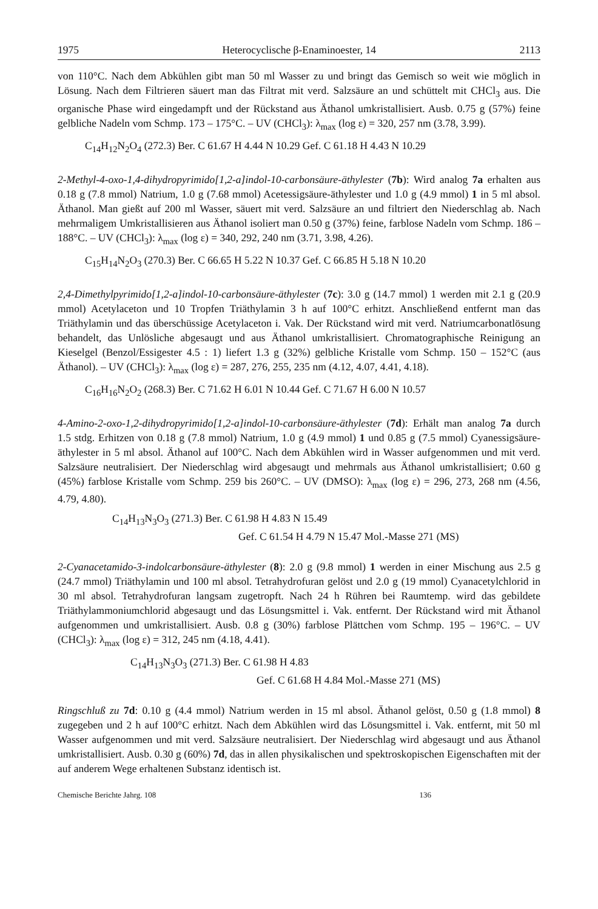1975 Heterocyclische β-Enaminoester, 14 2113
von 110°C. Nach dem Abkühlen gibt man 50 ml Wasser zu und bringt das Gemisch so weit wie möglich in Lösung. Nach dem Filtrieren säuert man das Filtrat mit verd. Salzsäure an und schüttelt mit CHCl<sub>3</sub> aus. Die organische Phase wird eingedampft und der Rückstand aus Äthanol umkristallisiert. Ausb. 0.75 g (57%) feine gelbliche Nadeln vom Schmp. 173 – 175°C. – UV (CHCl<sub>3</sub>): λ<sub>max</sub> (log ε) = 320, 257 nm (3.78, 3.99).
C<sub>14</sub>H<sub>12</sub>N<sub>2</sub>O<sub>4</sub> (272.3) Ber. C 61.67 H 4.44 N 10.29 Gef. C 61.18 H 4.43 N 10.29
2-Methyl-4-oxo-1,4-dihydropyrimido[1,2-a]indol-10-carbonsäure-äthylester (7b): Wird analog 7a erhalten aus 0.18 g (7.8 mmol) Natrium, 1.0 g (7.68 mmol) Acetessigsäure-äthylester und 1.0 g (4.9 mmol) 1 in 5 ml absol. Äthanol. Man gießt auf 200 ml Wasser, säuert mit verd. Salzsäure an und filtriert den Niederschlag ab. Nach mehrmaligem Umkristallisieren aus Äthanol isoliert man 0.50 g (37%) feine, farblose Nadeln vom Schmp. 186 – 188°C. – UV (CHCl<sub>3</sub>): λ<sub>max</sub> (log ε) = 340, 292, 240 nm (3.71, 3.98, 4.26).
C<sub>15</sub>H<sub>14</sub>N<sub>2</sub>O<sub>3</sub> (270.3) Ber. C 66.65 H 5.22 N 10.37 Gef. C 66.85 H 5.18 N 10.20
2,4-Dimethylpyrimido[1,2-a]indol-10-carbonsäure-äthylester (7c): 3.0 g (14.7 mmol) 1 werden mit 2.1 g (20.9 mmol) Acetylaceton und 10 Tropfen Triäthylamin 3 h auf 100°C erhitzt. Anschließend entfernt man das Triäthylamin und das überschüssige Acetylaceton i. Vak. Der Rückstand wird mit verd. Natriumcarbonatlösung behandelt, das Unlösliche abgesaugt und aus Äthanol umkristallisiert. Chromatographische Reinigung an Kieselgel (Benzol/Essigester 4.5 : 1) liefert 1.3 g (32%) gelbliche Kristalle vom Schmp. 150 – 152°C (aus Äthanol). – UV (CHCl<sub>3</sub>): λ<sub>max</sub> (log ε) = 287, 276, 255, 235 nm (4.12, 4.07, 4.41, 4.18).
C<sub>16</sub>H<sub>16</sub>N<sub>2</sub>O<sub>2</sub> (268.3) Ber. C 71.62 H 6.01 N 10.44 Gef. C 71.67 H 6.00 N 10.57
4-Amino-2-oxo-1,2-dihydropyrimido[1,2-a]indol-10-carbonsäure-äthylester (7d): Erhält man analog 7a durch 1.5 stdg. Erhitzen von 0.18 g (7.8 mmol) Natrium, 1.0 g (4.9 mmol) 1 und 0.85 g (7.5 mmol) Cyanessigsäure-äthylester in 5 ml absol. Äthanol auf 100°C. Nach dem Abkühlen wird in Wasser aufgenommen und mit verd. Salzsäure neutralisiert. Der Niederschlag wird abgesaugt und mehrmals aus Äthanol umkristallisiert; 0.60 g (45%) farblose Kristalle vom Schmp. 259 bis 260°C. – UV (DMSO): λ<sub>max</sub> (log ε) = 296, 273, 268 nm (4.56, 4.79, 4.80).
C<sub>14</sub>H<sub>13</sub>N<sub>3</sub>O<sub>3</sub> (271.3) Ber. C 61.98 H 4.83 N 15.49
Gef. C 61.54 H 4.79 N 15.47 Mol.-Masse 271 (MS)
2-Cyanacetamido-3-indolcarbonsäure-äthylester (8): 2.0 g (9.8 mmol) 1 werden in einer Mischung aus 2.5 g (24.7 mmol) Triäthylamin und 100 ml absol. Tetrahydrofuran gelöst und 2.0 g (19 mmol) Cyanacetylchlorid in 30 ml absol. Tetrahydrofuran langsam zugetropft. Nach 24 h Rühren bei Raumtemp. wird das gebildete Triäthylammoniumchlorid abgesaugt und das Lösungsmittel i. Vak. entfernt. Der Rückstand wird mit Äthanol aufgenommen und umkristallisiert. Ausb. 0.8 g (30%) farblose Plättchen vom Schmp. 195 – 196°C. – UV (CHCl<sub>3</sub>): λ<sub>max</sub> (log ε) = 312, 245 nm (4.18, 4.41).
C<sub>14</sub>H<sub>13</sub>N<sub>3</sub>O<sub>3</sub> (271.3) Ber. C 61.98 H 4.83
Gef. C 61.68 H 4.84 Mol.-Masse 271 (MS)
Ringschluß zu 7d: 0.10 g (4.4 mmol) Natrium werden in 15 ml absol. Äthanol gelöst, 0.50 g (1.8 mmol) 8 zugegeben und 2 h auf 100°C erhitzt. Nach dem Abkühlen wird das Lösungsmittel i. Vak. entfernt, mit 50 ml Wasser aufgenommen und mit verd. Salzsäure neutralisiert. Der Niederschlag wird abgesaugt und aus Äthanol umkristallisiert. Ausb. 0.30 g (60%) 7d, das in allen physikalischen und spektroskopischen Eigenschaften mit der auf anderem Wege erhaltenen Substanz identisch ist.
Chemische Berichte Jahrg. 108 136